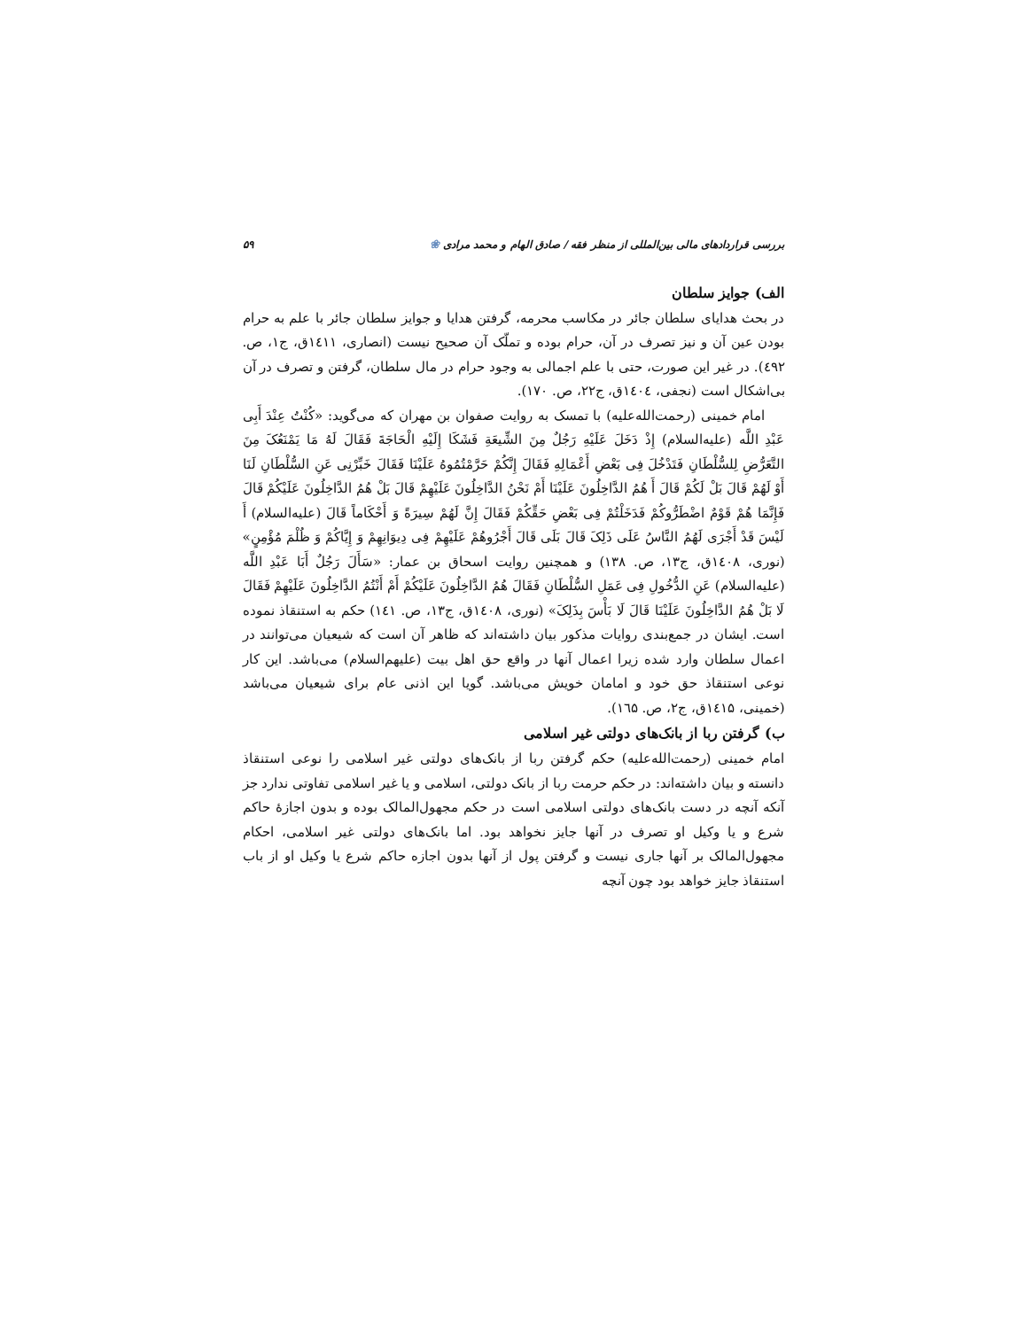بررسی قراردادهای مالی بین‌المللی از منظر فقه / صادق الهام و محمد مرادی ❀ ۵۹
الف) جوایز سلطان
در بحث هدایای سلطان جائر در مکاسب محرمه، گرفتن هدایا و جوایز سلطان جائر با علم به حرام بودن عین آن و نیز تصرف در آن، حرام بوده و تملّک آن صحیح نیست (انصاری، ۱٤۱۱ق، ج۱، ص. ٤۹۲). در غیر این صورت، حتی با علم اجمالی به وجود حرام در مال سلطان، گرفتن و تصرف در آن بی‌اشکال است (نجفی، ۱٤۰٤ق، ج۲۲، ص. ۱۷۰).
امام خمینی (رحمت‌الله‌علیه) با تمسک به روایت صفوان بن مهران که می‌گوید: «کُنْتُ عِنْدَ أَبِی عَبْدِ اللَّه (علیه‌السلام) إِذْ دَخَلَ عَلَیْهِ رَجُلٌ مِنَ الشِّیعَةِ فَشَکَا إِلَیْهِ الْحَاجَةَ فَقَالَ لَهُ مَا یَمْنَعُکَ مِنَ التَّعَرُّضِ لِلسُّلْطَانِ فَتَدْخُلَ فِی بَعْضِ أَعْمَالِهِ فَقَالَ إِنَّکُمْ حَرَّمْتُمُوهُ عَلَیْنَا فَقَالَ خَبِّرْنِی عَنِ السُّلْطَانِ لَنَا أَوْ لَهُمْ قَالَ بَلْ لَکُمْ قَالَ أَ هُمُ الدَّاخِلُونَ عَلَیْنَا أَمْ نَحْنُ الدَّاخِلُونَ عَلَیْهِمْ قَالَ بَلْ هُمُ الدَّاخِلُونَ عَلَیْکُمْ قَالَ فَإِنَّمَا هُمْ قَوْمٌ اضْطَرُّوکُمْ فَدَخَلْتُمْ فِی بَعْضِ حَقِّکُمْ فَقَالَ إِنَّ لَهُمْ سِیرَةً وَ أَحْکَاماً قَالَ (علیه‌السلام) أَ لَیْسَ قَدْ أَجْرَی لَهُمُ النَّاسُ عَلَی ذَلِکَ قَالَ بَلَی قَالَ أَجْرُوهُمْ عَلَیْهِمْ فِی دِیوَانِهِمْ وَ إِیَّاکُمْ وَ ظُلْمَ مُؤْمِنٍ» (نوری، ۱٤۰۸ق، ج۱۳، ص. ۱۳۸) و همچنین روایت اسحاق بن عمار: «سَأَلَ رَجُلٌ أَبَا عَبْدِ اللَّه (علیه‌السلام) عَنِ الدُّخُولِ فِی عَمَلِ السُّلْطَانِ فَقَالَ هُمُ الدَّاخِلُونَ عَلَیْکُمْ أَمْ أَنْتُمُ الدَّاخِلُونَ عَلَیْهِمْ فَقَالَ لَا بَلْ هُمُ الدَّاخِلُونَ عَلَیْنَا قَالَ لَا بَأْسَ بِذَلِکَ» (نوری، ۱٤۰۸ق، ج۱۳، ص. ۱٤۱) حکم به استنقاذ نموده است. ایشان در جمع‌بندی روایات مذکور بیان داشته‌اند که ظاهر آن است که شیعیان می‌توانند در اعمال سلطان وارد شده زیرا اعمال آنها در واقع حق اهل بیت (علیهم‌السلام) می‌باشد. این کار نوعی استنقاذ حق خود و امامان خویش می‌باشد. گویا این اذنی عام برای شیعیان می‌باشد (خمینی، ۱٤۱۵ق، ج۲، ص. ۱٦۵).
ب) گرفتن ربا از بانک‌های دولتی غیر اسلامی
امام خمینی (رحمت‌الله‌علیه) حکم گرفتن ربا از بانک‌های دولتی غیر اسلامی را نوعی استنقاذ دانسته و بیان داشته‌اند: در حکم حرمت ربا از بانک دولتی، اسلامی و یا غیر اسلامی تفاوتی ندارد جز آنکه آنچه در دست بانک‌های دولتی اسلامی است در حکم مجهول‌المالک بوده و بدون اجازۀ حاکم شرع و یا وکیل او تصرف در آنها جایز نخواهد بود. اما بانک‌های دولتی غیر اسلامی، احکام مجهول‌المالک بر آنها جاری نیست و گرفتن پول از آنها بدون اجازه حاکم شرع یا وکیل او از باب استنقاذ جایز خواهد بود چون آنچه